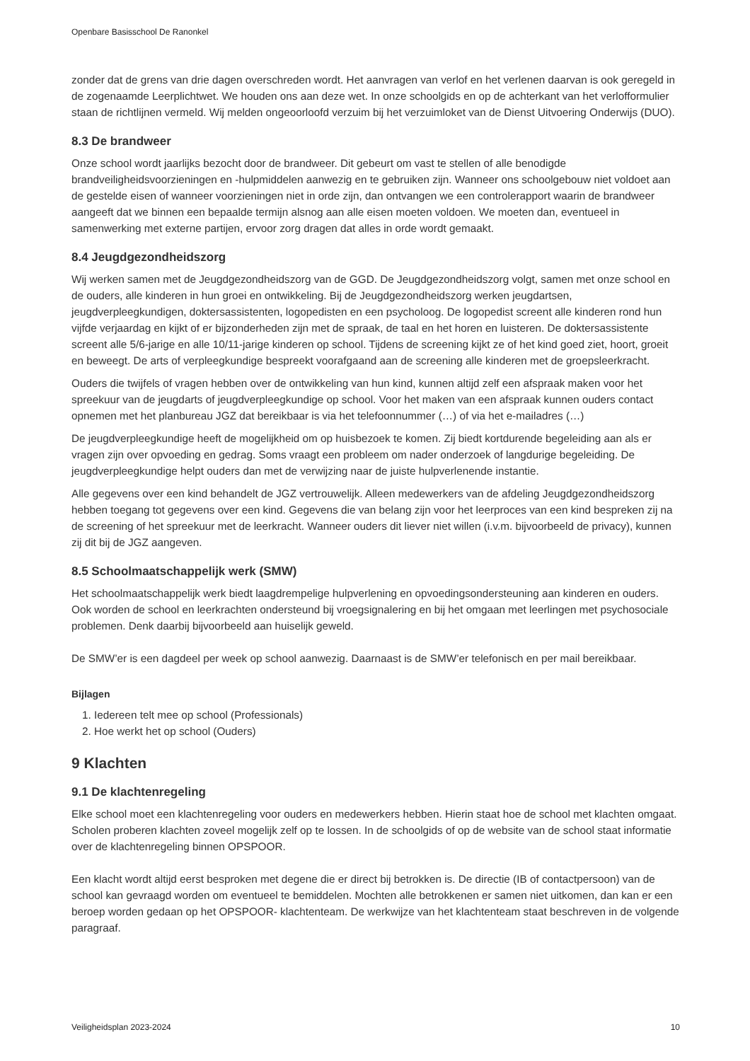Openbare Basisschool De Ranonkel
zonder dat de grens van drie dagen overschreden wordt. Het aanvragen van verlof en het verlenen daarvan is ook geregeld in de zogenaamde Leerplichtwet. We houden ons aan deze wet. In onze schoolgids en op de achterkant van het verlofformulier staan de richtlijnen vermeld. Wij melden ongeoorloofd verzuim bij het verzuimloket van de Dienst Uitvoering Onderwijs (DUO).
8.3 De brandweer
Onze school wordt jaarlijks bezocht door de brandweer. Dit gebeurt om vast te stellen of alle benodigde brandveiligheidsvoorzieningen en -hulpmiddelen aanwezig en te gebruiken zijn. Wanneer ons schoolgebouw niet voldoet aan de gestelde eisen of wanneer voorzieningen niet in orde zijn, dan ontvangen we een controlerapport waarin de brandweer aangeeft dat we binnen een bepaalde termijn alsnog aan alle eisen moeten voldoen. We moeten dan, eventueel in samenwerking met externe partijen, ervoor zorg dragen dat alles in orde wordt gemaakt.
8.4 Jeugdgezondheidszorg
Wij werken samen met de Jeugdgezondheidszorg van de GGD. De Jeugdgezondheidszorg volgt, samen met onze school en de ouders, alle kinderen in hun groei en ontwikkeling. Bij de Jeugdgezondheidszorg werken jeugdartsen, jeugdverpleegkundigen, doktersassistenten, logopedisten en een psycholoog. De logopedist screent alle kinderen rond hun vijfde verjaardag en kijkt of er bijzonderheden zijn met de spraak, de taal en het horen en luisteren. De doktersassistente screent alle 5/6-jarige en alle 10/11-jarige kinderen op school. Tijdens de screening kijkt ze of het kind goed ziet, hoort, groeit en beweegt. De arts of verpleegkundige bespreekt voorafgaand aan de screening alle kinderen met de groepsleerkracht.
Ouders die twijfels of vragen hebben over de ontwikkeling van hun kind, kunnen altijd zelf een afspraak maken voor het spreekuur van de jeugdarts of jeugdverpleegkundige op school. Voor het maken van een afspraak kunnen ouders contact opnemen met het planbureau JGZ dat bereikbaar is via het telefoonnummer (…) of via het e-mailadres (…)
De jeugdverpleegkundige heeft de mogelijkheid om op huisbezoek te komen. Zij biedt kortdurende begeleiding aan als er vragen zijn over opvoeding en gedrag. Soms vraagt een probleem om nader onderzoek of langdurige begeleiding. De jeugdverpleegkundige helpt ouders dan met de verwijzing naar de juiste hulpverlenende instantie.
Alle gegevens over een kind behandelt de JGZ vertrouwelijk. Alleen medewerkers van de afdeling Jeugdgezondheidszorg hebben toegang tot gegevens over een kind. Gegevens die van belang zijn voor het leerproces van een kind bespreken zij na de screening of het spreekuur met de leerkracht. Wanneer ouders dit liever niet willen (i.v.m. bijvoorbeeld de privacy), kunnen zij dit bij de JGZ aangeven.
8.5 Schoolmaatschappelijk werk (SMW)
Het schoolmaatschappelijk werk biedt laagdrempelige hulpverlening en opvoedingsondersteuning aan kinderen en ouders. Ook worden de school en leerkrachten ondersteund bij vroegsignalering en bij het omgaan met leerlingen met psychosociale problemen. Denk daarbij bijvoorbeeld aan huiselijk geweld.
De SMW’er is een dagdeel per week op school aanwezig. Daarnaast is de SMW’er telefonisch en per mail bereikbaar.
Bijlagen
1. Iedereen telt mee op school (Professionals)
2. Hoe werkt het op school (Ouders)
9 Klachten
9.1 De klachtenregeling
Elke school moet een klachtenregeling voor ouders en medewerkers hebben. Hierin staat hoe de school met klachten omgaat. Scholen proberen klachten zoveel mogelijk zelf op te lossen. In de schoolgids of op de website van de school staat informatie over de klachtenregeling binnen OPSPOOR.
Een klacht wordt altijd eerst besproken met degene die er direct bij betrokken is. De directie (IB of contactpersoon) van de school kan gevraagd worden om eventueel te bemiddelen. Mochten alle betrokkenen er samen niet uitkomen, dan kan er een beroep worden gedaan op het OPSPOOR- klachtenteam. De werkwijze van het klachtenteam staat beschreven in de volgende paragraaf.
Veiligheidsplan 2023-2024 10